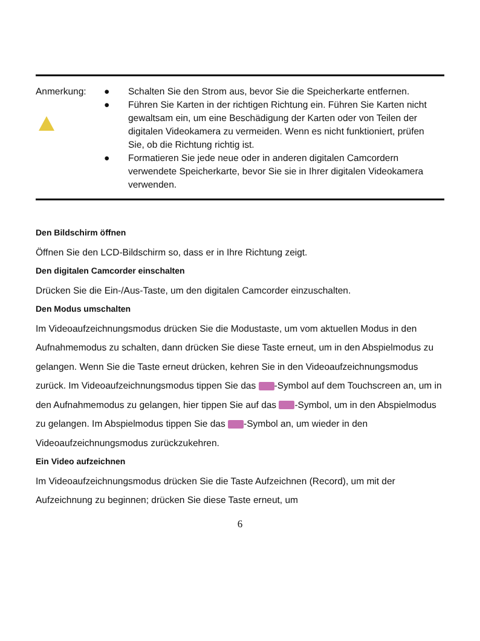Anmerkung: ● Schalten Sie den Strom aus, bevor Sie die Speicherkarte entfernen.
● Führen Sie Karten in der richtigen Richtung ein. Führen Sie Karten nicht gewaltsam ein, um eine Beschädigung der Karten oder von Teilen der digitalen Videokamera zu vermeiden. Wenn es nicht funktioniert, prüfen Sie, ob die Richtung richtig ist.
● Formatieren Sie jede neue oder in anderen digitalen Camcordern verwendete Speicherkarte, bevor Sie sie in Ihrer digitalen Videokamera verwenden.
Den Bildschirm öffnen
Öffnen Sie den LCD-Bildschirm so, dass er in Ihre Richtung zeigt.
Den digitalen Camcorder einschalten
Drücken Sie die Ein-/Aus-Taste, um den digitalen Camcorder einzuschalten.
Den Modus umschalten
Im Videoaufzeichnungsmodus drücken Sie die Modustaste, um vom aktuellen Modus in den Aufnahmemodus zu schalten, dann drücken Sie diese Taste erneut, um in den Abspielmodus zu gelangen. Wenn Sie die Taste erneut drücken, kehren Sie in den Videoaufzeichnungsmodus zurück. Im Videoaufzeichnungsmodus tippen Sie das -Symbol auf dem Touchscreen an, um in den Aufnahmemodus zu gelangen, hier tippen Sie auf das -Symbol, um in den Abspielmodus zu gelangen. Im Abspielmodus tippen Sie das -Symbol an, um wieder in den Videoaufzeichnungsmodus zurückzukehren.
Ein Video aufzeichnen
Im Videoaufzeichnungsmodus drücken Sie die Taste Aufzeichnen (Record), um mit der Aufzeichnung zu beginnen; drücken Sie diese Taste erneut, um
6